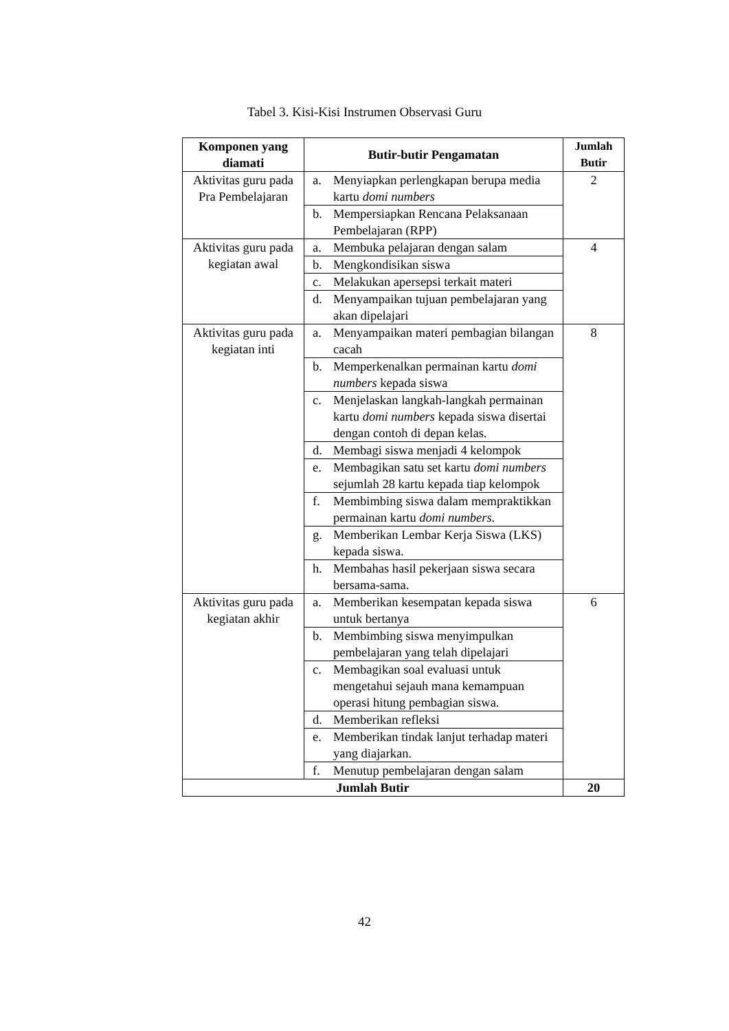Tabel 3. Kisi-Kisi Instrumen Observasi Guru
| Komponen yang diamati | Butir-butir Pengamatan | Jumlah Butir |
| --- | --- | --- |
| Aktivitas guru pada Pra Pembelajaran | a. Menyiapkan perlengkapan berupa media kartu domi numbers | 2 |
| | b. Mempersiapkan Rencana Pelaksanaan Pembelajaran (RPP) | |
| Aktivitas guru pada kegiatan awal | a. Membuka pelajaran dengan salam | 4 |
| | b. Mengkondisikan siswa | |
| | c. Melakukan apersepsi terkait materi | |
| | d. Menyampaikan tujuan pembelajaran yang akan dipelajari | |
| Aktivitas guru pada kegiatan inti | a. Menyampaikan materi pembagian bilangan cacah | 8 |
| | b. Memperkenalkan permainan kartu domi numbers kepada siswa | |
| | c. Menjelaskan langkah-langkah permainan kartu domi numbers kepada siswa disertai dengan contoh di depan kelas. | |
| | d. Membagi siswa menjadi 4 kelompok | |
| | e. Membagikan satu set kartu domi numbers sejumlah 28 kartu kepada tiap kelompok | |
| | f. Membimbing siswa dalam mempraktikkan permainan kartu domi numbers . | |
| | g. Memberikan Lembar Kerja Siswa (LKS) kepada siswa. | |
| | h. Membahas hasil pekerjaan siswa secara bersama-sama. | |
| Aktivitas guru pada kegiatan akhir | a. Memberikan kesempatan kepada siswa untuk bertanya | 6 |
| | b. Membimbing siswa menyimpulkan pembelajaran yang telah dipelajari | |
| | c. Membagikan soal evaluasi untuk mengetahui sejauh mana kemampuan operasi hitung pembagian siswa. | |
| | d. Memberikan refleksi | |
| | e. Memberikan tindak lanjut terhadap materi yang diajarkan. | |
| | f. Menutup pembelajaran dengan salam | |
| Jumlah Butir | | 20 |
42